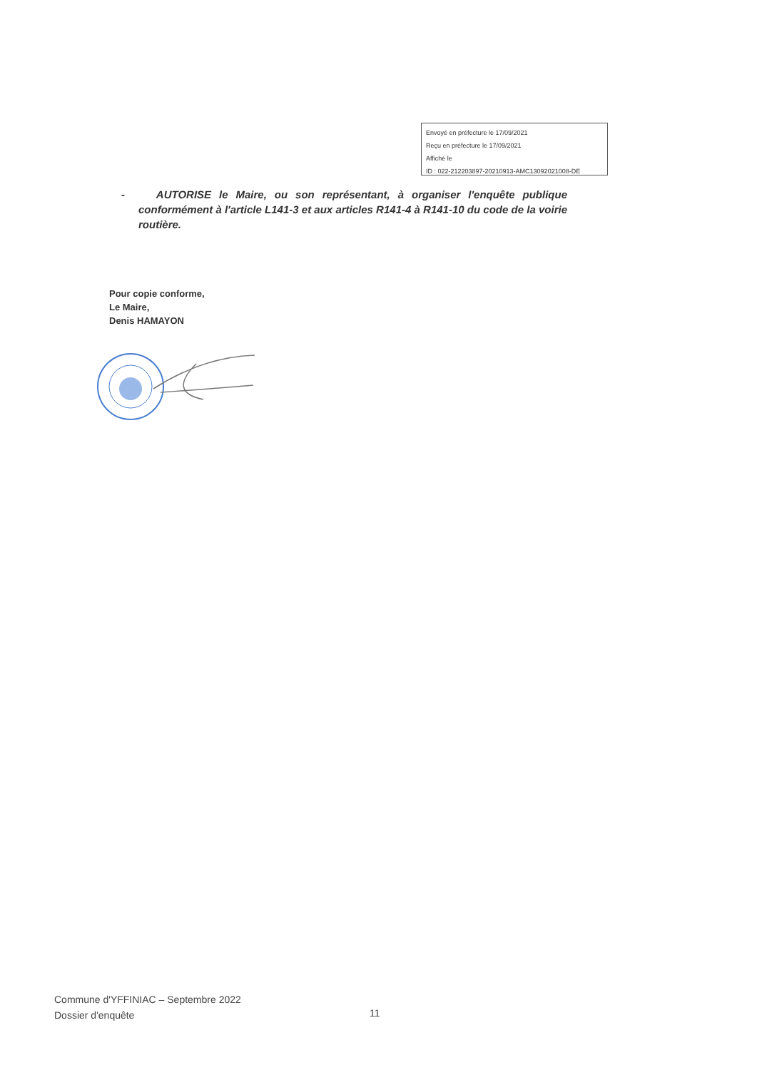Envoyé en préfecture le 17/09/2021
Reçu en préfecture le 17/09/2021
Affiché le
ID : 022-212203897-20210913-AMC13092021008-DE
- AUTORISE le Maire, ou son représentant, à organiser l'enquête publique conformément à l'article L141-3 et aux articles R141-4 à R141-10 du code de la voirie routière.
Pour copie conforme,
Le Maire,
Denis HAMAYON
Commune d'YFFINIAC – Septembre 2022
Dossier d'enquête
11